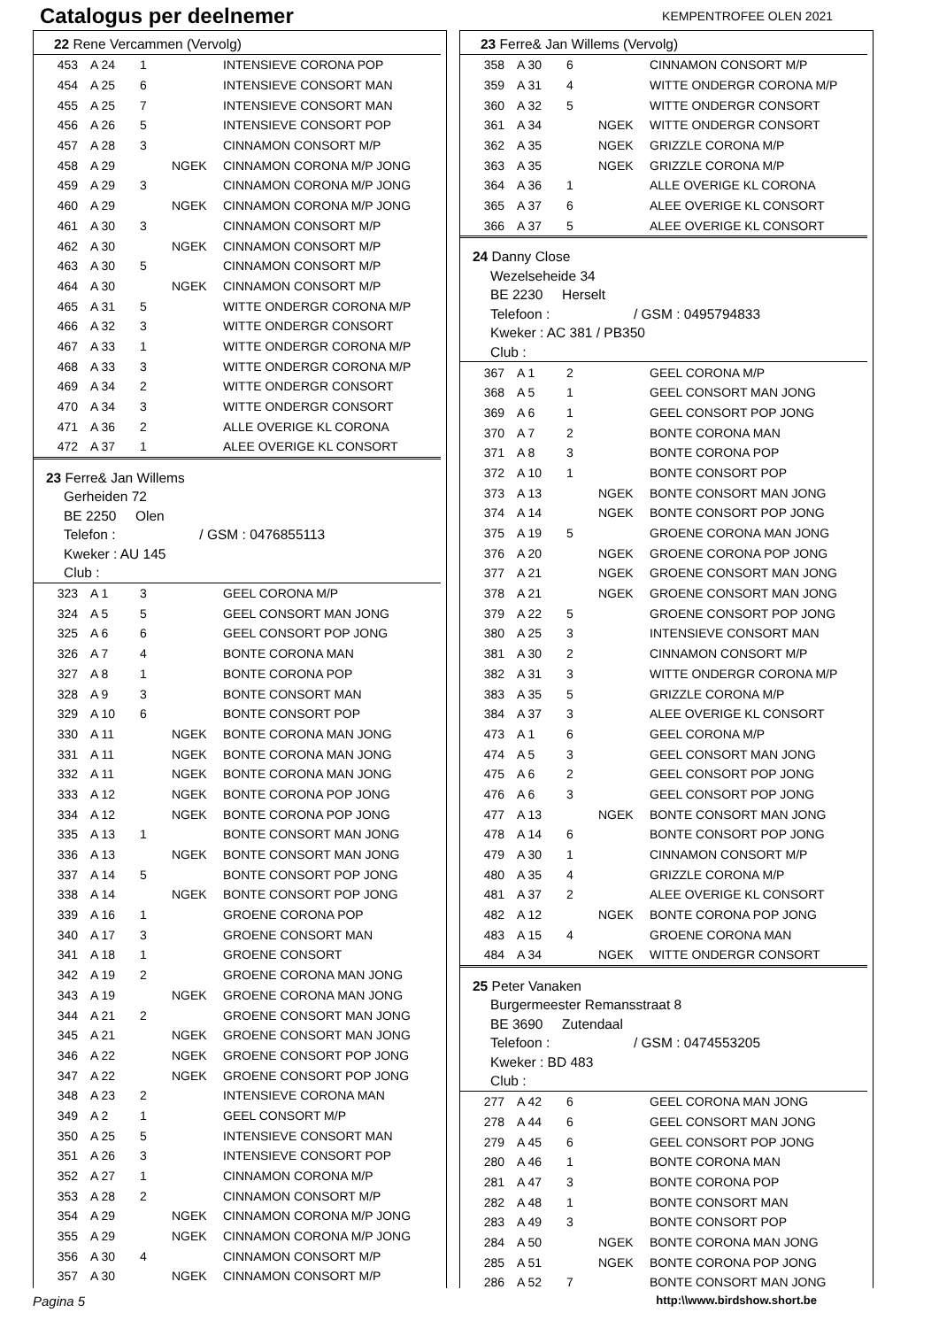Catalogus per deelnemer
KEMPENTROFEE OLEN 2021
22 Rene Vercammen (Vervolg)
| 453 | A 24 | 1 | | INTENSIEVE CORONA POP |
| 454 | A 25 | 6 | | INTENSIEVE CONSORT MAN |
| 455 | A 25 | 7 | | INTENSIEVE CONSORT MAN |
| 456 | A 26 | 5 | | INTENSIEVE CONSORT POP |
| 457 | A 28 | 3 | | CINNAMON CONSORT M/P |
| 458 | A 29 | | NGEK | CINNAMON CORONA M/P JONG |
| 459 | A 29 | 3 | | CINNAMON CORONA M/P JONG |
| 460 | A 29 | | NGEK | CINNAMON CORONA M/P JONG |
| 461 | A 30 | 3 | | CINNAMON CONSORT M/P |
| 462 | A 30 | | NGEK | CINNAMON CONSORT M/P |
| 463 | A 30 | 5 | | CINNAMON CONSORT M/P |
| 464 | A 30 | | NGEK | CINNAMON CONSORT M/P |
| 465 | A 31 | 5 | | WITTE ONDERGR CORONA M/P |
| 466 | A 32 | 3 | | WITTE ONDERGR CONSORT |
| 467 | A 33 | 1 | | WITTE ONDERGR CORONA M/P |
| 468 | A 33 | 3 | | WITTE ONDERGR CORONA M/P |
| 469 | A 34 | 2 | | WITTE ONDERGR CONSORT |
| 470 | A 34 | 3 | | WITTE ONDERGR CONSORT |
| 471 | A 36 | 2 | | ALLE OVERIGE KL CORONA |
| 472 | A 37 | 1 | | ALEE OVERIGE KL CONSORT |
23 Ferre& Jan Willems
Gerheiden 72
BE 2250 Olen
Telefon : / GSM : 0476855113
Kweker : AU 145
Club :
| 323 | A 1 | 3 | | GEEL CORONA M/P |
| 324 | A 5 | 5 | | GEEL CONSORT MAN JONG |
| 325 | A 6 | 6 | | GEEL CONSORT POP JONG |
| 326 | A 7 | 4 | | BONTE CORONA MAN |
| 327 | A 8 | 1 | | BONTE CORONA POP |
| 328 | A 9 | 3 | | BONTE CONSORT MAN |
| 329 | A 10 | 6 | | BONTE CONSORT POP |
| 330 | A 11 | | NGEK | BONTE CORONA MAN JONG |
| 331 | A 11 | | NGEK | BONTE CORONA MAN JONG |
| 332 | A 11 | | NGEK | BONTE CORONA MAN JONG |
| 333 | A 12 | | NGEK | BONTE CORONA POP JONG |
| 334 | A 12 | | NGEK | BONTE CORONA POP JONG |
| 335 | A 13 | 1 | | BONTE CONSORT MAN JONG |
| 336 | A 13 | | NGEK | BONTE CONSORT MAN JONG |
| 337 | A 14 | 5 | | BONTE CONSORT POP JONG |
| 338 | A 14 | | NGEK | BONTE CONSORT POP JONG |
| 339 | A 16 | 1 | | GROENE CORONA POP |
| 340 | A 17 | 3 | | GROENE CONSORT MAN |
| 341 | A 18 | 1 | | GROENE CONSORT |
| 342 | A 19 | 2 | | GROENE CORONA MAN JONG |
| 343 | A 19 | | NGEK | GROENE CORONA MAN JONG |
| 344 | A 21 | 2 | | GROENE CONSORT MAN JONG |
| 345 | A 21 | | NGEK | GROENE CONSORT MAN JONG |
| 346 | A 22 | | NGEK | GROENE CONSORT POP JONG |
| 347 | A 22 | | NGEK | GROENE CONSORT POP JONG |
| 348 | A 23 | 2 | | INTENSIEVE CORONA MAN |
| 349 | A 2 | 1 | | GEEL CONSORT M/P |
| 350 | A 25 | 5 | | INTENSIEVE CONSORT MAN |
| 351 | A 26 | 3 | | INTENSIEVE CONSORT POP |
| 352 | A 27 | 1 | | CINNAMON CORONA M/P |
| 353 | A 28 | 2 | | CINNAMON CONSORT M/P |
| 354 | A 29 | | NGEK | CINNAMON CORONA M/P JONG |
| 355 | A 29 | | NGEK | CINNAMON CORONA M/P JONG |
| 356 | A 30 | 4 | | CINNAMON CONSORT M/P |
| 357 | A 30 | | NGEK | CINNAMON CONSORT M/P |
23 Ferre& Jan Willems (Vervolg)
| 358 | A 30 | 6 | | CINNAMON CONSORT M/P |
| 359 | A 31 | 4 | | WITTE ONDERGR CORONA M/P |
| 360 | A 32 | 5 | | WITTE ONDERGR CONSORT |
| 361 | A 34 | | NGEK | WITTE ONDERGR CONSORT |
| 362 | A 35 | | NGEK | GRIZZLE CORONA M/P |
| 363 | A 35 | | NGEK | GRIZZLE CORONA M/P |
| 364 | A 36 | 1 | | ALLE OVERIGE KL CORONA |
| 365 | A 37 | 6 | | ALEE OVERIGE KL CONSORT |
| 366 | A 37 | 5 | | ALEE OVERIGE KL CONSORT |
24 Danny Close
Wezelseheide 34
BE 2230 Herselt
Telefoon : / GSM : 0495794833
Kweker : AC 381 / PB350
Club :
| 367 | A 1 | 2 | | GEEL CORONA M/P |
| 368 | A 5 | 1 | | GEEL CONSORT MAN JONG |
| 369 | A 6 | 1 | | GEEL CONSORT POP JONG |
| 370 | A 7 | 2 | | BONTE CORONA MAN |
| 371 | A 8 | 3 | | BONTE CORONA POP |
| 372 | A 10 | 1 | | BONTE CONSORT POP |
| 373 | A 13 | | NGEK | BONTE CONSORT MAN JONG |
| 374 | A 14 | | NGEK | BONTE CONSORT POP JONG |
| 375 | A 19 | 5 | | GROENE CORONA MAN JONG |
| 376 | A 20 | | NGEK | GROENE CORONA POP JONG |
| 377 | A 21 | | NGEK | GROENE CONSORT MAN JONG |
| 378 | A 21 | | NGEK | GROENE CONSORT MAN JONG |
| 379 | A 22 | 5 | | GROENE CONSORT POP JONG |
| 380 | A 25 | 3 | | INTENSIEVE CONSORT MAN |
| 381 | A 30 | 2 | | CINNAMON CONSORT M/P |
| 382 | A 31 | 3 | | WITTE ONDERGR CORONA M/P |
| 383 | A 35 | 5 | | GRIZZLE CORONA M/P |
| 384 | A 37 | 3 | | ALEE OVERIGE KL CONSORT |
| 473 | A 1 | 6 | | GEEL CORONA M/P |
| 474 | A 5 | 3 | | GEEL CONSORT MAN JONG |
| 475 | A 6 | 2 | | GEEL CONSORT POP JONG |
| 476 | A 6 | 3 | | GEEL CONSORT POP JONG |
| 477 | A 13 | | NGEK | BONTE CONSORT MAN JONG |
| 478 | A 14 | 6 | | BONTE CONSORT POP JONG |
| 479 | A 30 | 1 | | CINNAMON CONSORT M/P |
| 480 | A 35 | 4 | | GRIZZLE CORONA M/P |
| 481 | A 37 | 2 | | ALEE OVERIGE KL CONSORT |
| 482 | A 12 | | NGEK | BONTE CORONA POP JONG |
| 483 | A 15 | 4 | | GROENE CORONA MAN |
| 484 | A 34 | | NGEK | WITTE ONDERGR CONSORT |
25 Peter Vanaken
Burgermeester Remansstraat 8
BE 3690 Zutendaal
Telefoon : / GSM : 0474553205
Kweker : BD 483
Club :
| 277 | A 42 | 6 | | GEEL CORONA MAN JONG |
| 278 | A 44 | 6 | | GEEL CONSORT MAN JONG |
| 279 | A 45 | 6 | | GEEL CONSORT POP JONG |
| 280 | A 46 | 1 | | BONTE CORONA MAN |
| 281 | A 47 | 3 | | BONTE CORONA POP |
| 282 | A 48 | 1 | | BONTE CONSORT MAN |
| 283 | A 49 | 3 | | BONTE CONSORT POP |
| 284 | A 50 | | NGEK | BONTE CORONA MAN JONG |
| 285 | A 51 | | NGEK | BONTE CORONA POP JONG |
| 286 | A 52 | 7 | | BONTE CONSORT MAN JONG |
Pagina 5 http:\\www.birdshow.short.be